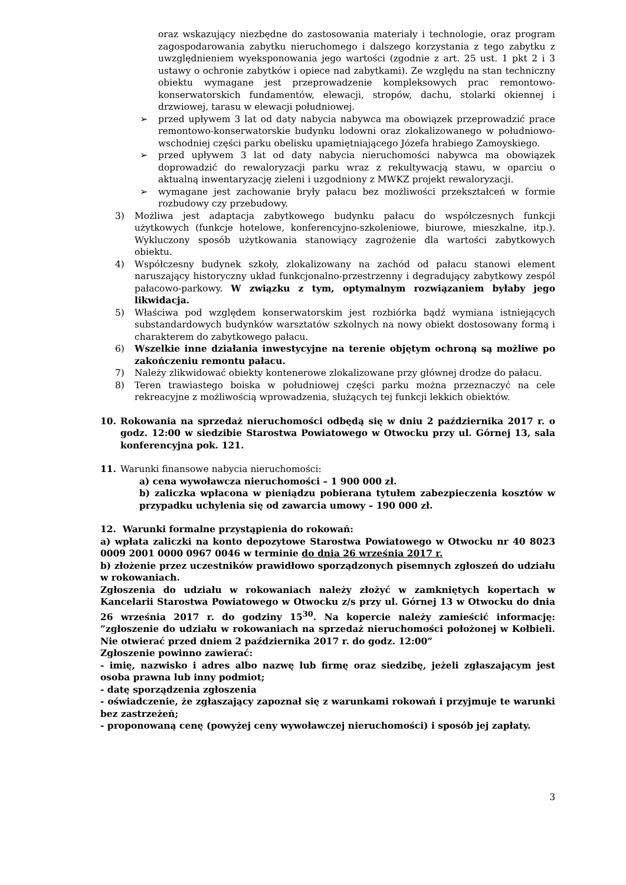oraz wskazujący niezbędne do zastosowania materiały i technologie, oraz program zagospodarowania zabytku nieruchomego i dalszego korzystania z tego zabytku z uwzględnieniem wyeksponowania jego wartości (zgodnie z art. 25 ust. 1 pkt 2 i 3 ustawy o ochronie zabytków i opiece nad zabytkami). Ze względu na stan techniczny obiektu wymagane jest przeprowadzenie kompleksowych prac remontowo-konserwatorskich fundamentów, elewacji, stropów, dachu, stolarki okiennej i drzwiowej, tarasu w elewacji południowej.
➢ przed upływem 3 lat od daty nabycia nabywca ma obowiązek przeprowadzić prace remontowo-konserwatorskie budynku lodowni oraz zlokalizowanego w południowo-wschodniej części parku obelisku upamiętniającego Józefa hrabiego Zamoyskiego.
➢ przed upływem 3 lat od daty nabycia nieruchomości nabywca ma obowiązek doprowadzić do rewaloryzacji parku wraz z rekultywacją stawu, w oparciu o aktualną inwentaryzację zieleni i uzgodniony z MWKZ projekt rewaloryzacji.
➢ wymagane jest zachowanie bryły pałacu bez możliwości przekształceń w formie rozbudowy czy przebudowy.
3) Możliwa jest adaptacja zabytkowego budynku pałacu do współczesnych funkcji użytkowych (funkcje hotelowe, konferencyjno-szkoleniowe, biurowe, mieszkalne, itp.). Wykluczony sposób użytkowania stanowiący zagrożenie dla wartości zabytkowych obiektu.
4) Współczesny budynek szkoły, zlokalizowany na zachód od pałacu stanowi element naruszający historyczny układ funkcjonalno-przestrzenny i degradujący zabytkowy zespól pałacowo-parkowy. W związku z tym, optymalnym rozwiązaniem byłaby jego likwidacja.
5) Właściwa pod względem konserwatorskim jest rozbiórka bądź wymiana istniejących substandardowych budynków warsztatów szkolnych na nowy obiekt dostosowany formą i charakterem do zabytkowego pałacu.
6) Wszelkie inne działania inwestycyjne na terenie objętym ochroną są możliwe po zakończeniu remontu pałacu.
7) Należy zlikwidować obiekty kontenerowe zlokalizowane przy głównej drodze do pałacu.
8) Teren trawiastego boiska w południowej części parku można przeznaczyć na cele rekreacyjne z możliwością wprowadzenia, służących tej funkcji lekkich obiektów.
10. Rokowania na sprzedaż nieruchomości odbędą się w dniu 2 października 2017 r. o godz. 12:00 w siedzibie Starostwa Powiatowego w Otwocku przy ul. Górnej 13, sala konferencyjna pok. 121.
11. Warunki finansowe nabycia nieruchomości:
a) cena wywoławcza nieruchomości – 1 900 000 zł.
b) zaliczka wpłacona w pieniądzu pobierana tytułem zabezpieczenia kosztów w przypadku uchylenia się od zawarcia umowy – 190 000 zł.
12. Warunki formalne przystąpienia do rokowań:
a) wpłata zaliczki na konto depozytowe Starostwa Powiatowego w Otwocku nr 40 8023 0009 2001 0000 0967 0046 w terminie do dnia 26 września 2017 r.
b) złożenie przez uczestników prawidłowo sporządzonych pisemnych zgłoszeń do udziału w rokowaniach.
Zgłoszenia do udziału w rokowaniach należy złożyć w zamkniętych kopertach w Kancelarii Starostwa Powiatowego w Otwocku z/s przy ul. Górnej 13 w Otwocku do dnia 26 września 2017 r. do godziny 15<sup>30</sup>. Na kopercie należy zamieścić informację: ”zgłoszenie do udziału w rokowaniach na sprzedaż nieruchomości położonej w Kołbieli. Nie otwierać przed dniem 2 października 2017 r. do godz. 12:00”
Zgłoszenie powinno zawierać:
- imię, nazwisko i adres albo nazwę lub firmę oraz siedzibę, jeżeli zgłaszającym jest osoba prawna lub inny podmiot;
- datę sporządzenia zgłoszenia
- oświadczenie, że zgłaszający zapoznał się z warunkami rokowań i przyjmuje te warunki bez zastrzeżeń;
- proponowaną cenę (powyżej ceny wywoławczej nieruchomości) i sposób jej zapłaty.
3